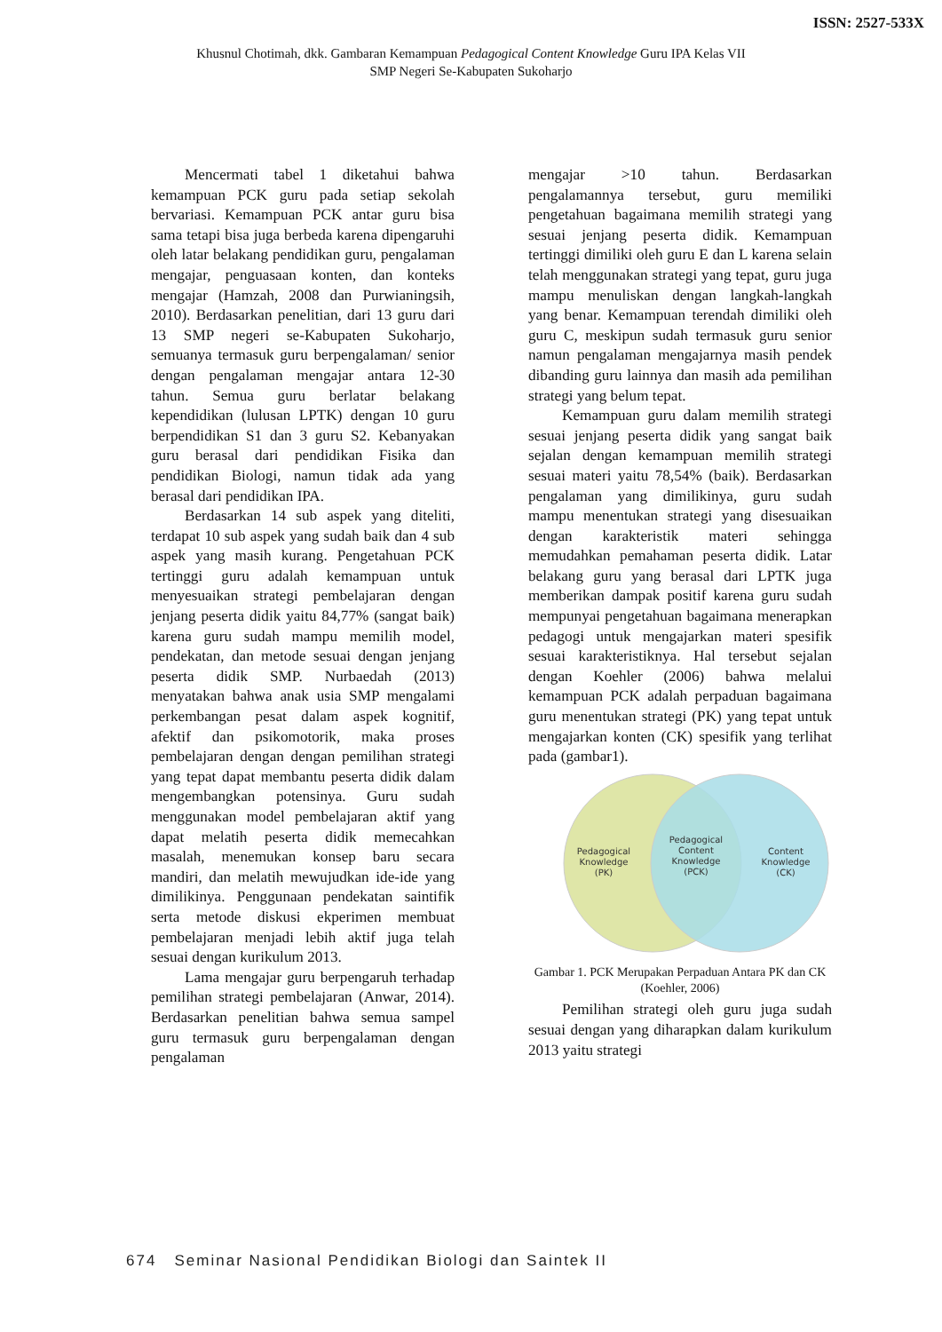ISSN: 2527-533X
Khusnul Chotimah, dkk. Gambaran Kemampuan Pedagogical Content Knowledge Guru IPA Kelas VII
SMP Negeri Se-Kabupaten Sukoharjo
Mencermati tabel 1 diketahui bahwa kemampuan PCK guru pada setiap sekolah bervariasi. Kemampuan PCK antar guru bisa sama tetapi bisa juga berbeda karena dipengaruhi oleh latar belakang pendidikan guru, pengalaman mengajar, penguasaan konten, dan konteks mengajar (Hamzah, 2008 dan Purwianingsih, 2010). Berdasarkan penelitian, dari 13 guru dari 13 SMP negeri se-Kabupaten Sukoharjo, semuanya termasuk guru berpengalaman/ senior dengan pengalaman mengajar antara 12-30 tahun. Semua guru berlatar belakang kependidikan (lulusan LPTK) dengan 10 guru berpendidikan S1 dan 3 guru S2. Kebanyakan guru berasal dari pendidikan Fisika dan pendidikan Biologi, namun tidak ada yang berasal dari pendidikan IPA.
Berdasarkan 14 sub aspek yang diteliti, terdapat 10 sub aspek yang sudah baik dan 4 sub aspek yang masih kurang. Pengetahuan PCK tertinggi guru adalah kemampuan untuk menyesuaikan strategi pembelajaran dengan jenjang peserta didik yaitu 84,77% (sangat baik) karena guru sudah mampu memilih model, pendekatan, dan metode sesuai dengan jenjang peserta didik SMP. Nurbaedah (2013) menyatakan bahwa anak usia SMP mengalami perkembangan pesat dalam aspek kognitif, afektif dan psikomotorik, maka proses pembelajaran dengan dengan pemilihan strategi yang tepat dapat membantu peserta didik dalam mengembangkan potensinya. Guru sudah menggunakan model pembelajaran aktif yang dapat melatih peserta didik memecahkan masalah, menemukan konsep baru secara mandiri, dan melatih mewujudkan ide-ide yang dimilikinya. Penggunaan pendekatan saintifik serta metode diskusi ekperimen membuat pembelajaran menjadi lebih aktif juga telah sesuai dengan kurikulum 2013.
Lama mengajar guru berpengaruh terhadap pemilihan strategi pembelajaran (Anwar, 2014). Berdasarkan penelitian bahwa semua sampel guru termasuk guru berpengalaman dengan pengalaman
mengajar >10 tahun. Berdasarkan pengalamannya tersebut, guru memiliki pengetahuan bagaimana memilih strategi yang sesuai jenjang peserta didik. Kemampuan tertinggi dimiliki oleh guru E dan L karena selain telah menggunakan strategi yang tepat, guru juga mampu menuliskan dengan langkah-langkah yang benar. Kemampuan terendah dimiliki oleh guru C, meskipun sudah termasuk guru senior namun pengalaman mengajarnya masih pendek dibanding guru lainnya dan masih ada pemilihan strategi yang belum tepat.
Kemampuan guru dalam memilih strategi sesuai jenjang peserta didik yang sangat baik sejalan dengan kemampuan memilih strategi sesuai materi yaitu 78,54% (baik). Berdasarkan pengalaman yang dimilikinya, guru sudah mampu menentukan strategi yang disesuaikan dengan karakteristik materi sehingga memudahkan pemahaman peserta didik. Latar belakang guru yang berasal dari LPTK juga memberikan dampak positif karena guru sudah mempunyai pengetahuan bagaimana menerapkan pedagogi untuk mengajarkan materi spesifik sesuai karakteristiknya. Hal tersebut sejalan dengan Koehler (2006) bahwa melalui kemampuan PCK adalah perpaduan bagaimana guru menentukan strategi (PK) yang tepat untuk mengajarkan konten (CK) spesifik yang terlihat pada (gambar1).
Pedagogical
Knowledge
(PK)
Pedagogical
Content
Knowledge
(PCK)
Content
Knowledge
(CK)
Gambar 1. PCK Merupakan Perpaduan Antara PK dan CK (Koehler, 2006)
Pemilihan strategi oleh guru juga sudah sesuai dengan yang diharapkan dalam kurikulum 2013 yaitu strategi
674 Seminar Nasional Pendidikan Biologi dan Saintek II